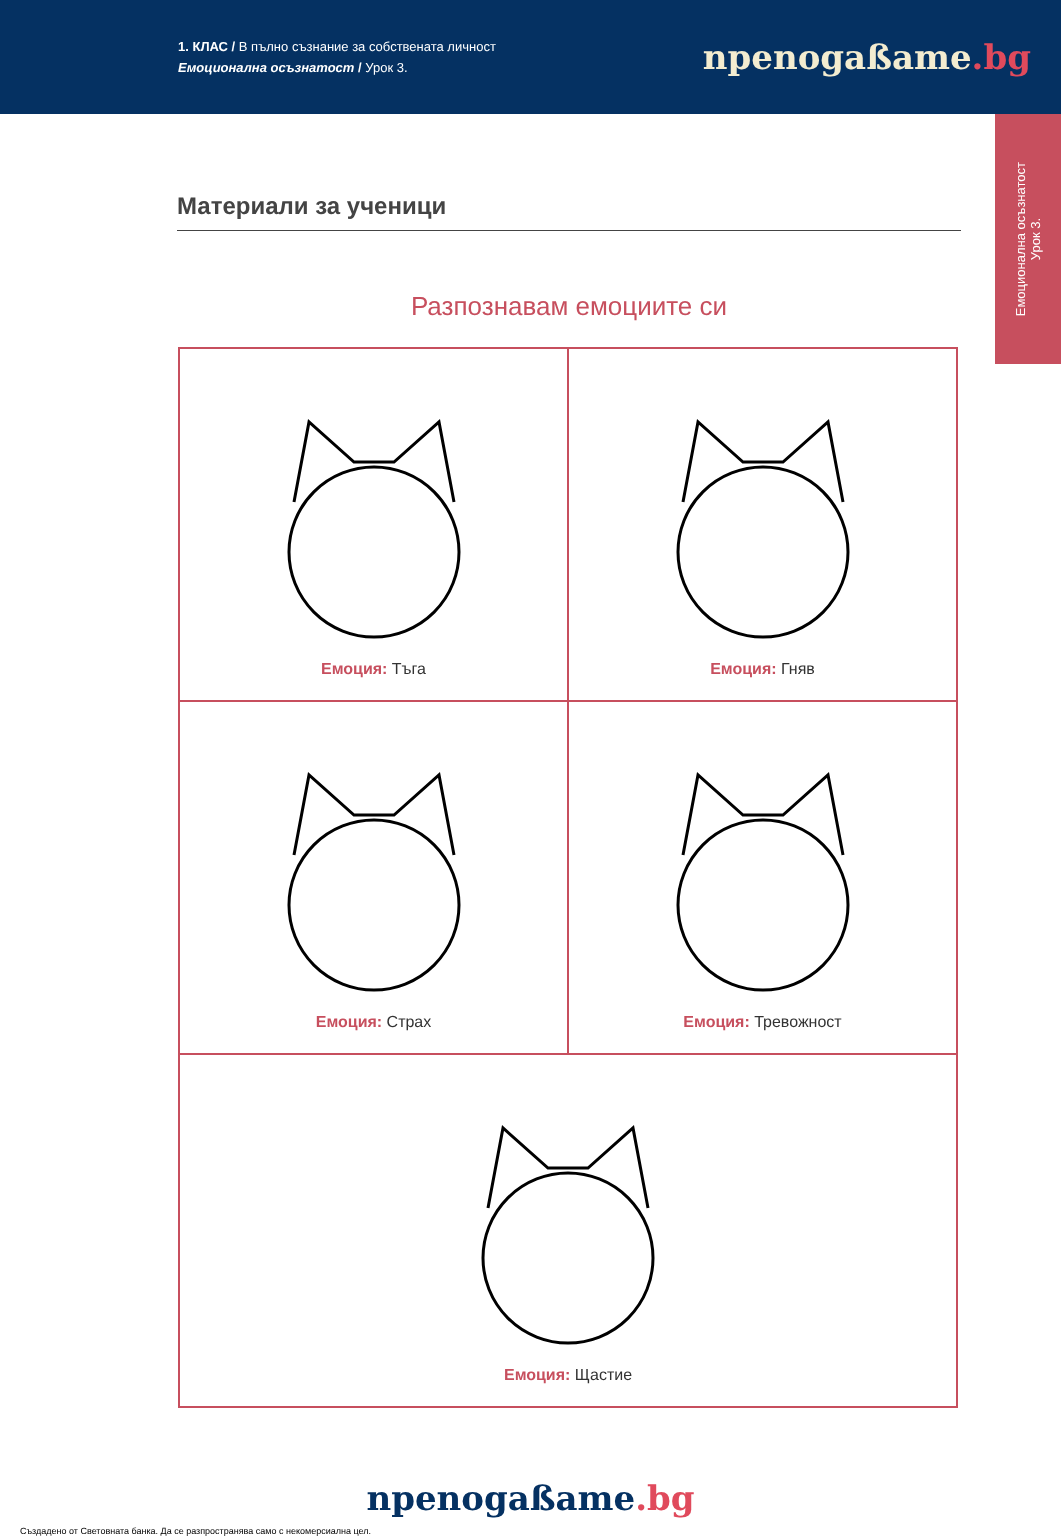1. КЛАС / В пълно съзнание за собствената личност
Емоционална осъзнатост / Урок 3.
npenogaßame.bg
Емоционална осъзнатост
Урок 3.
Материали за ученици
Разпознавам емоциите си
| Емоция: Тъга | Емоция: Гняв |
| Емоция: Страх | Емоция: Тревожност |
| Емоция: Щастие | |
npenogaßame.bg
Създадено от Световната банка. Да се разпространява само с некомерсиална цел.